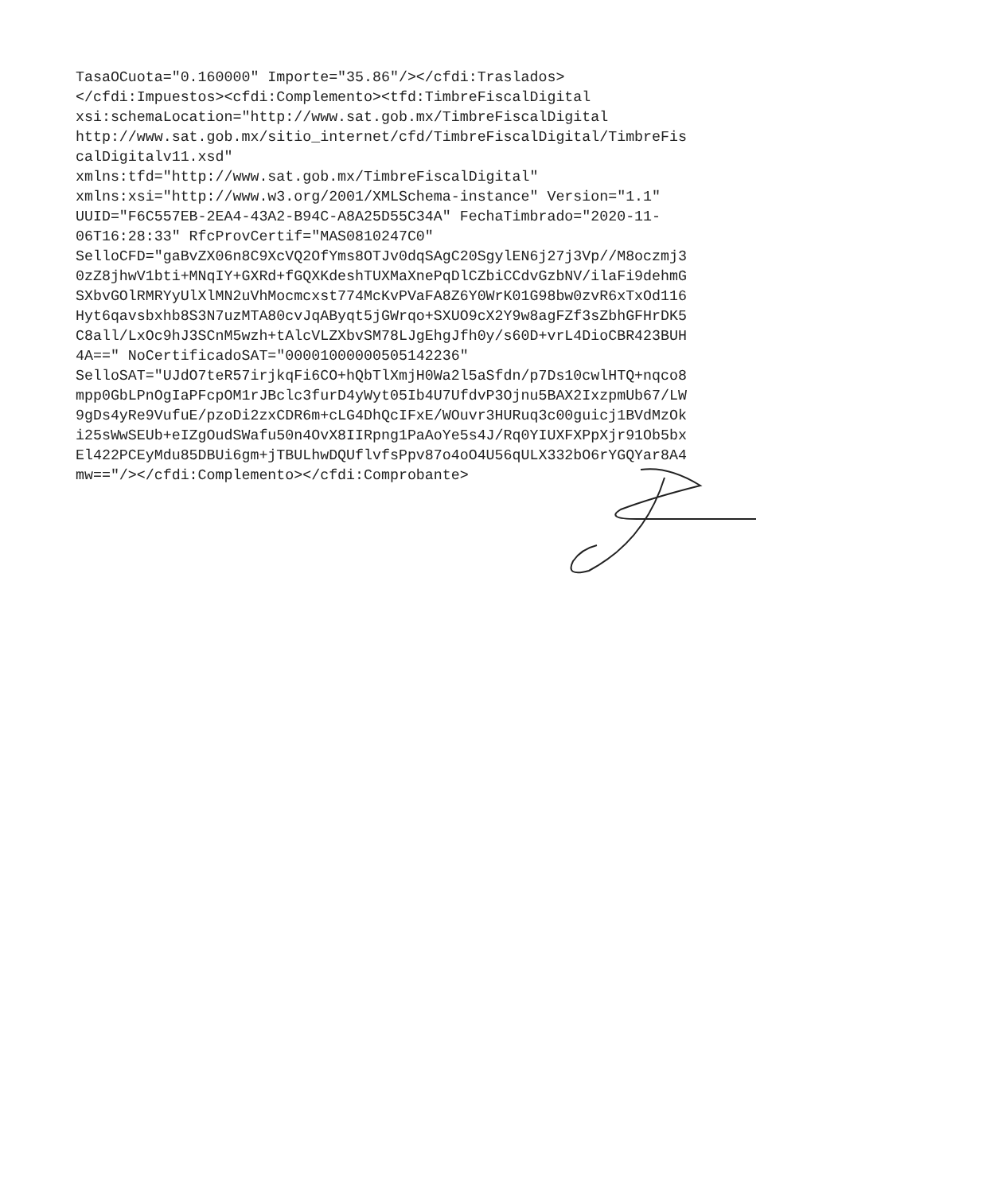TasaOCuota="0.160000" Importe="35.86"/></cfdi:Traslados>
</cfdi:Impuestos><cfdi:Complemento><tfd:TimbreFiscalDigital
xsi:schemaLocation="http://www.sat.gob.mx/TimbreFiscalDigital
http://www.sat.gob.mx/sitio_internet/cfd/TimbreFiscalDigital/TimbreFis
calDigitalv11.xsd"
xmlns:tfd="http://www.sat.gob.mx/TimbreFiscalDigital"
xmlns:xsi="http://www.w3.org/2001/XMLSchema-instance" Version="1.1"
UUID="F6C557EB-2EA4-43A2-B94C-A8A25D55C34A" FechaTimbrado="2020-11-
06T16:28:33" RfcProvCertif="MAS0810247C0"
SelloCFD="gaBvZX06n8C9XcVQ2OfYms8OTJv0dqSAgC20SgylEN6j27j3Vp//M8oczmj3
0zZ8jhwV1bti+MNqIY+GXRd+fGQXKdeshTUXMaXnePqDlCZbiCCdvGzbNV/ilaFi9dehmG
SXbvGOlRMRYyUlXlMN2uVhMocmcxst774McKvPVaFA8Z6Y0WrK01G98bw0zvR6xTxOd116
Hyt6qavsbxhb8S3N7uzMTA80cvJqAByqt5jGWrqo+SXUO9cX2Y9w8agFZf3sZbhGFHrDK5
C8all/LxOc9hJ3SCnM5wzh+tAlcVLZXbvSM78LJgEhgJfh0y/s60D+vrL4DioCBR423BUH
4A==" NoCertificadoSAT="00001000000505142236"
SelloSAT="UJdO7teR57irjkqFi6CO+hQbTlXmjH0Wa2l5aSfdn/p7Ds10cwlHTQ+nqco8
mpp0GbLPnOgIaPFcpOM1rJBclc3furD4yWyt05Ib4U7UfdvP3Ojnu5BAX2IxzpmUb67/LW
9gDs4yRe9VufuE/pzoDi2zxCDR6m+cLG4DhQcIFxE/WOuvr3HURuq3c00guicj1BVdMzOk
i25sWwSEUb+eIZgOudSWafu50n4OvX8IIRpng1PaAoYe5s4J/Rq0YIUXFXPpXjr91Ob5bx
El422PCEyMdu85DBUi6gm+jTBULhwDQUflvfsPpv87o4oO4U56qULX332bO6rYGQYar8A4
mw=="/></cfdi:Complemento></cfdi:Comprobante>